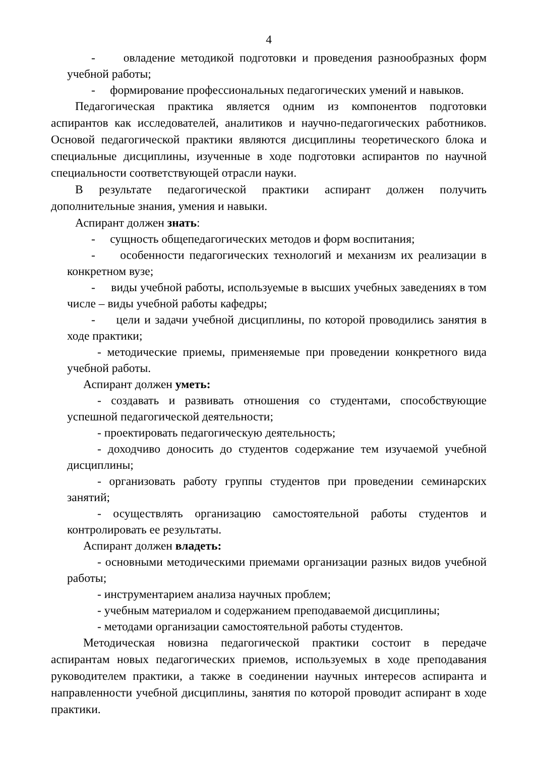4
- овладение методикой подготовки и проведения разнообразных форм учебной работы;
- формирование профессиональных педагогических умений и навыков.
Педагогическая практика является одним из компонентов подготовки аспирантов как исследователей, аналитиков и научно-педагогических работников. Основой педагогической практики являются дисциплины теоретического блока и специальные дисциплины, изученные в ходе подготовки аспирантов по научной специальности соответствующей отрасли науки.
В результате педагогической практики аспирант должен получить дополнительные знания, умения и навыки.
Аспирант должен знать:
- сущность общепедагогических методов и форм воспитания;
- особенности педагогических технологий и механизм их реализации в конкретном вузе;
- виды учебной работы, используемые в высших учебных заведениях в том числе – виды учебной работы кафедры;
- цели и задачи учебной дисциплины, по которой проводились занятия в ходе практики;
- методические приемы, применяемые при проведении конкретного вида учебной работы.
Аспирант должен уметь:
- создавать и развивать отношения со студентами, способствующие успешной педагогической деятельности;
- проектировать педагогическую деятельность;
- доходчиво доносить до студентов содержание тем изучаемой учебной дисциплины;
- организовать работу группы студентов при проведении семинарских занятий;
- осуществлять организацию самостоятельной работы студентов и контролировать ее результаты.
Аспирант должен владеть:
- основными методическими приемами организации разных видов учебной работы;
- инструментарием анализа научных проблем;
- учебным материалом и содержанием преподаваемой дисциплины;
- методами организации самостоятельной работы студентов.
Методическая новизна педагогической практики состоит в передаче аспирантам новых педагогических приемов, используемых в ходе преподавания руководителем практики, а также в соединении научных интересов аспиранта и направленности учебной дисциплины, занятия по которой проводит аспирант в ходе практики.